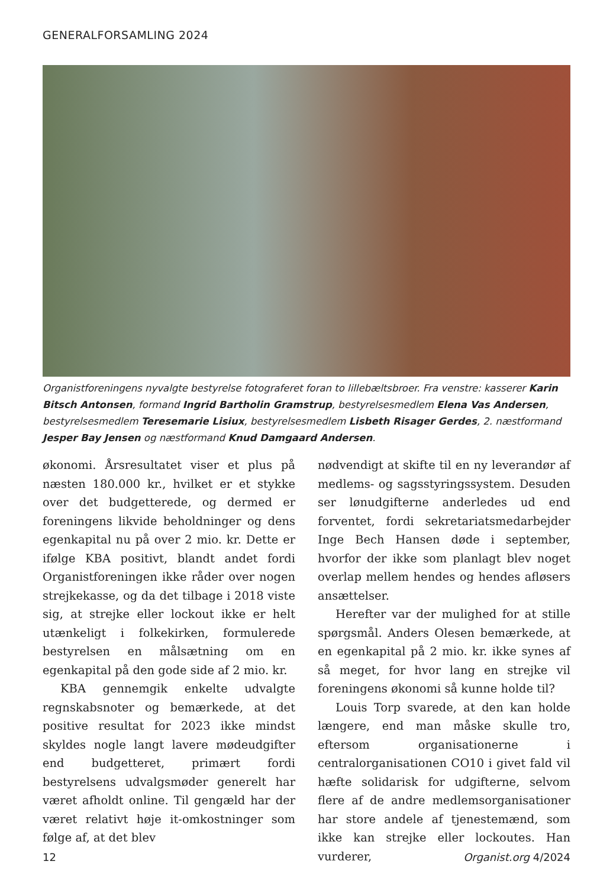GENERALFORSAMLING 2024
Organistforeningens nyvalgte bestyrelse fotograferet foran to lillebæltsbroer. Fra venstre: kasserer Karin Bitsch Antonsen, formand Ingrid Bartholin Gramstrup, bestyrelsesmedlem Elena Vas Andersen, bestyrelsesmedlem Teresemarie Lisiux, bestyrelsesmedlem Lisbeth Risager Gerdes, 2. næstformand Jesper Bay Jensen og næstformand Knud Damgaard Andersen.
økonomi. Årsresultatet viser et plus på næsten 180.000 kr., hvilket er et stykke over det budgetterede, og dermed er foreningens likvide beholdninger og dens egenkapital nu på over 2 mio. kr. Dette er ifølge KBA positivt, blandt andet fordi Organistforeningen ikke råder over nogen strejkekasse, og da det tilbage i 2018 viste sig, at strejke eller lockout ikke er helt utænkeligt i folkekirken, formulerede bestyrelsen en målsætning om en egenkapital på den gode side af 2 mio. kr.
KBA gennemgik enkelte udvalgte regnskabsnoter og bemærkede, at det positive resultat for 2023 ikke mindst skyldes nogle langt lavere mødeudgifter end budgetteret, primært fordi bestyrelsens udvalgsmøder generelt har været afholdt online. Til gengæld har der været relativt høje it-omkostninger som følge af, at det blev
nødvendigt at skifte til en ny leverandør af medlems- og sagsstyringssystem. Desuden ser lønudgifterne anderledes ud end forventet, fordi sekretariatsmedarbejder Inge Bech Hansen døde i september, hvorfor der ikke som planlagt blev noget overlap mellem hendes og hendes afløsers ansættelser.
Herefter var der mulighed for at stille spørgsmål. Anders Olesen bemærkede, at en egenkapital på 2 mio. kr. ikke synes af så meget, for hvor lang en strejke vil foreningens økonomi så kunne holde til?
Louis Torp svarede, at den kan holde længere, end man måske skulle tro, eftersom organisationerne i centralorganisationen CO10 i givet fald vil hæfte solidarisk for udgifterne, selvom flere af de andre medlemsorganisationer har store andele af tjenestemænd, som ikke kan strejke eller lockoutes. Han vurderer,
12 Organist.org 4/2024